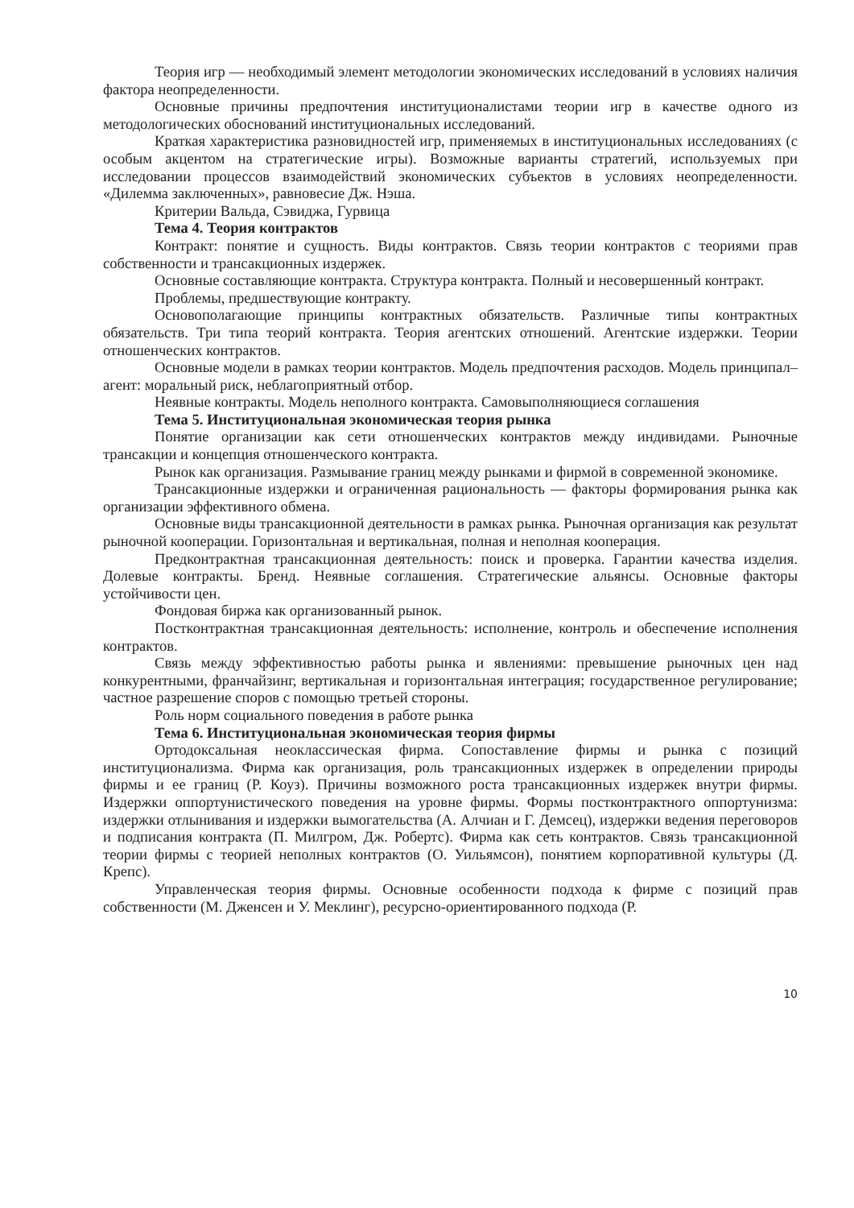Теория игр — необходимый элемент методологии экономических исследований в условиях наличия фактора неопределенности.
Основные причины предпочтения институционалистами теории игр в качестве одного из методологических обоснований институциональных исследований.
Краткая характеристика разновидностей игр, применяемых в институциональных исследованиях (с особым акцентом на стратегические игры). Возможные варианты стратегий, используемых при исследовании процессов взаимодействий экономических субъектов в условиях неопределенности. «Дилемма заключенных», равновесие Дж. Нэша.
Критерии Вальда, Сэвиджа, Гурвица
Тема 4. Теория контрактов
Контракт: понятие и сущность. Виды контрактов. Связь теории контрактов с теориями прав собственности и трансакционных издержек.
Основные составляющие контракта. Структура контракта. Полный и несовершенный контракт.
Проблемы, предшествующие контракту.
Основополагающие принципы контрактных обязательств. Различные типы контрактных обязательств. Три типа теорий контракта. Теория агентских отношений. Агентские издержки. Теории отношенческих контрактов.
Основные модели в рамках теории контрактов. Модель предпочтения расходов. Модель принципал–агент: моральный риск, неблагоприятный отбор.
Неявные контракты. Модель неполного контракта. Самовыполняющиеся соглашения
Тема 5. Институциональная экономическая теория рынка
Понятие организации как сети отношенческих контрактов между индивидами. Рыночные трансакции и концепция отношенческого контракта.
Рынок как организация. Размывание границ между рынками и фирмой в современной экономике.
Трансакционные издержки и ограниченная рациональность — факторы формирования рынка как организации эффективного обмена.
Основные виды трансакционной деятельности в рамках рынка. Рыночная организация как результат рыночной кооперации. Горизонтальная и вертикальная, полная и неполная кооперация.
Предконтрактная трансакционная деятельность: поиск и проверка. Гарантии качества изделия. Долевые контракты. Бренд. Неявные соглашения. Стратегические альянсы. Основные факторы устойчивости цен.
Фондовая биржа как организованный рынок.
Постконтрактная трансакционная деятельность: исполнение, контроль и обеспечение исполнения контрактов.
Связь между эффективностью работы рынка и явлениями: превышение рыночных цен над конкурентными, франчайзинг, вертикальная и горизонтальная интеграция; государственное регулирование; частное разрешение споров с помощью третьей стороны.
Роль норм социального поведения в работе рынка
Тема 6. Институциональная экономическая теория фирмы
Ортодоксальная неоклассическая фирма. Сопоставление фирмы и рынка с позиций институционализма. Фирма как организация, роль трансакционных издержек в определении природы фирмы и ее границ (Р. Коуз). Причины возможного роста трансакционных издержек внутри фирмы. Издержки оппортунистического поведения на уровне фирмы. Формы постконтрактного оппортунизма: издержки отлынивания и издержки вымогательства (А. Алчиан и Г. Демсец), издержки ведения переговоров и подписания контракта (П. Милгром, Дж. Робертс). Фирма как сеть контрактов. Связь трансакционной теории фирмы с теорией неполных контрактов (О. Уильямсон), понятием корпоративной культуры (Д. Крепс).
Управленческая теория фирмы. Основные особенности подхода к фирме с позиций прав собственности (М. Дженсен и У. Меклинг), ресурсно-ориентированного подхода (Р.
10